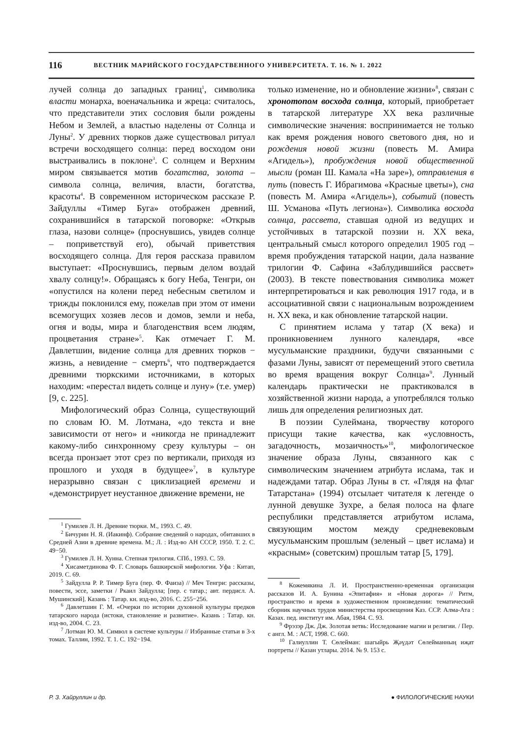116 ВЕСТНИК МАРИЙСКОГО ГОСУДАРСТВЕННОГО УНИВЕРСИТЕТА. Т. 16. № 1. 2022
лучей солнца до западных границ<sup>1</sup>, символика власти монарха, военачальника и жреца: считалось, что представители этих сословия были рождены Небом и Землей, а властью наделены от Солнца и Луны<sup>2</sup>. У древних тюрков даже существовал ритуал встречи восходящего солнца: перед восходом они выстраивались в поклоне<sup>3</sup>. С солнцем и Верхним миром связывается мотив богатства, золота – символа солнца, величия, власти, богатства, красоты<sup>4</sup>. В современном историческом рассказе Р. Зайдуллы «Тимер Буга» отображен древний, сохранившийся в татарской поговорке: «Открыв глаза, назови солнце» (проснувшись, увидев солнце – поприветствуй его), обычай приветствия восходящего солнца. Для героя рассказа правилом выступает: «Проснувшись, первым делом воздай хвалу солнцу!». Обращаясь к богу Неба, Тенгри, он «опустился на колени перед небесным светилом и трижды поклонился ему, пожелав при этом от имени всемогущих хозяев лесов и домов, земли и неба, огня и воды, мира и благоденствия всем людям, процветания стране»<sup>5</sup>. Как отмечает Г. М. Давлетшин, видение солнца для древних тюрков − жизнь, а невидение − смерть<sup>6</sup>, что подтверждается древними тюркскими источниками, в которых находим: «перестал видеть солнце и луну» (т.е. умер) [9, с. 225].
Мифологический образ Солнца, существующий по словам Ю. М. Лотмана, «до текста и вне зависимости от него» и «никогда не принадлежит какому-либо синхронному срезу культуры – он всегда пронзает этот срез по вертикали, приходя из прошлого и уходя в будущее»<sup>7</sup>, в культуре неразрывно связан с циклизацией времени и «демонстрирует неустанное движение времени, не
<sup>1</sup> Гумилев Л. Н. Древние тюрки. М., 1993. С. 49.
<sup>2</sup> Бичурин Н. Я. (Иакинф). Собрание сведений о народах, обитавших в Средней Азии в древние времена. М.; Л. : Изд-во АН СССР, 1950. Т. 2. С. 49−50.
<sup>3</sup> Гумилев Л. Н. Хунна. Степная трилогия. СПб., 1993. С. 59.
<sup>4</sup> Хисаметдинова Ф. Г. Словарь башкирской мифологии. Уфа : Китап, 2019. С. 69.
<sup>5</sup> Зайдулла Р. Р. Тимер Буга (пер. Ф. Фаиза) // Меч Тенгри: рассказы, повести, эссе, заметки / Ркаил Зайдулла; [пер. с татар.; авт. пердисл. А. Мушинский]. Казань : Татар. кн. изд-во, 2016. С. 255−256.
<sup>6</sup> Давлетшин Г. М. «Очерки по истории духовной культуры предков татарского народа (истоки, становление и развитие». Казань : Татар. кн. изд-во, 2004. С. 23.
<sup>7</sup> Лотман Ю. М. Символ в системе культуры // Избранные статьи в 3-х томах. Таллин, 1992. Т. 1. С. 192−194.
только изменение, но и обновление жизни»<sup>8</sup>, связан с хронотопом восхода солнца, который, приобретает в татарской литературе XX века различные символические значения: воспринимается не только как время рождения нового светового дня, но и рождения новой жизни (повесть М. Амира «Агидель»), пробуждения новой общественной мысли (роман Ш. Камала «На заре»), отправления в путь (повесть Г. Ибрагимова «Красные цветы»), сна (повесть М. Амира «Агидель»), событий (повесть Ш. Усманова «Путь легиона»). Символика восхода солнца, рассвета, ставшая одной из ведущих и устойчивых в татарской поэзии н. XX века, центральный смысл которого определил 1905 год – время пробуждения татарской нации, дала название трилогии Ф. Сафина «Заблудившийся рассвет» (2003). В тексте повествования символика может интерпретироваться и как революция 1917 года, и в ассоциативной связи с национальным возрождением н. XX века, и как обновление татарской нации.
С принятием ислама у татар (X века) и проникновением лунного календаря, «все мусульманские праздники, будучи связанными с фазами Луны, зависят от перемещений этого светила во время вращения вокруг Солнца»<sup>9</sup>. Лунный календарь практически не практиковался в хозяйственной жизни народа, а употреблялся только лишь для определения религиозных дат.
В поэзии Сулеймана, творчеству которого присущи такие качества, как «условность, загадочность, мозаичность»<sup>10</sup>, мифологическое значение образа Луны, связанного как с символическим значением атрибута ислама, так и надеждами татар. Образ Луны в ст. «Глядя на флаг Татарстана» (1994) отсылает читателя к легенде о лунной девушке Зухре, а белая полоса на флаге республики представляется атрибутом ислама, связующим мостом между средневековым мусульманским прошлым (зеленый – цвет ислама) и «красным» (советским) прошлым татар [5, 179].
<sup>8</sup> Кожемякина Л. И. Пространственно-временная организация рассказов И. А. Бунина «Эпитафия» и «Новая дорога» // Ритм, пространство и время в художественном произведении: тематический сборник научных трудов министерства просвещения Каз. ССР. Алма-Ата : Казах. пед. институт им. Абая, 1984. С. 93.
<sup>9</sup> Фрэзэр Дж. Дж. Золотая ветвь: Исследование магии и религии. / Пер. с англ. М. : АСТ, 1998. С. 660.
<sup>10</sup> Галиуллин Т. Сөлейман: шагыйрь Җәүдәт Сөлейманның иҗат портреты // Казан утлары. 2014. № 9. 153 с.
Р. З. Хайруллин и др. ● ФИЛОЛОГИЧЕСКИЕ НАУКИ